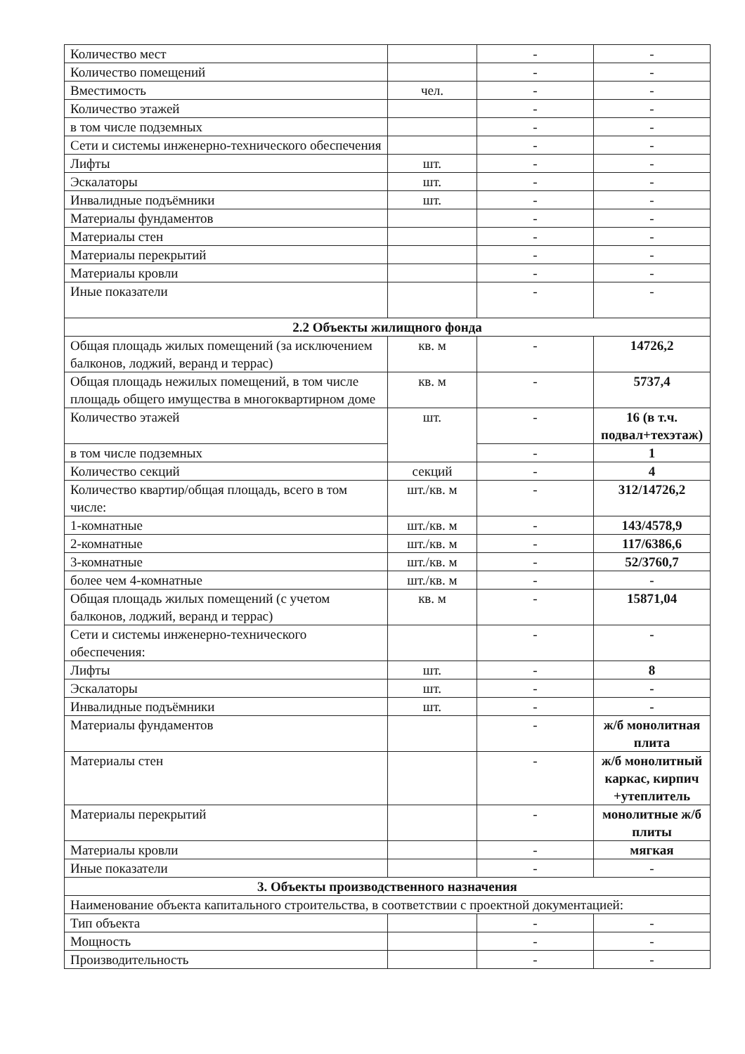| Количество мест | | - | - |
| Количество помещений | | - | - |
| Вместимость | чел. | - | - |
| Количество этажей | | - | - |
| в том числе подземных | | - | - |
| Сети и системы инженерно-технического обеспечения | | - | - |
| Лифты | шт. | - | - |
| Эскалаторы | шт. | - | - |
| Инвалидные подъёмники | шт. | - | - |
| Материалы фундаментов | | - | - |
| Материалы стен | | - | - |
| Материалы перекрытий | | - | - |
| Материалы кровли | | - | - |
| Иные показатели | | - | - |
| 2.2 Объекты жилищного фонда | | | |
| Общая площадь жилых помещений (за исключением балконов, лоджий, веранд и террас) | кв. м | - | 14726,2 |
| Общая площадь нежилых помещений, в том числе площадь общего имущества в многоквартирном доме | кв. м | - | 5737,4 |
| Количество этажей | шт. | - | 16 (в т.ч. подвал+техэтаж) |
| в том числе подземных | | - | 1 |
| Количество секций | секций | - | 4 |
| Количество квартир/общая площадь, всего в том числе: | шт./кв. м | - | 312/14726,2 |
| 1-комнатные | шт./кв. м | - | 143/4578,9 |
| 2-комнатные | шт./кв. м | - | 117/6386,6 |
| 3-комнатные | шт./кв. м | - | 52/3760,7 |
| более чем 4-комнатные | шт./кв. м | - | - |
| Общая площадь жилых помещений (с учетом балконов, лоджий, веранд и террас) | кв. м | - | 15871,04 |
| Сети и системы инженерно-технического обеспечения: | | - | - |
| Лифты | шт. | - | 8 |
| Эскалаторы | шт. | - | - |
| Инвалидные подъёмники | шт. | - | - |
| Материалы фундаментов | | - | ж/б монолитная плита |
| Материалы стен | | - | ж/б монолитный каркас, кирпич +утеплитель |
| Материалы перекрытий | | - | монолитные ж/б плиты |
| Материалы кровли | | - | мягкая |
| Иные показатели | | - | - |
| 3. Объекты производственного назначения | | | |
| Наименование объекта капитального строительства, в соответствии с проектной документацией: | | | |
| Тип объекта | | - | - |
| Мощность | | - | - |
| Производительность | | - | - |